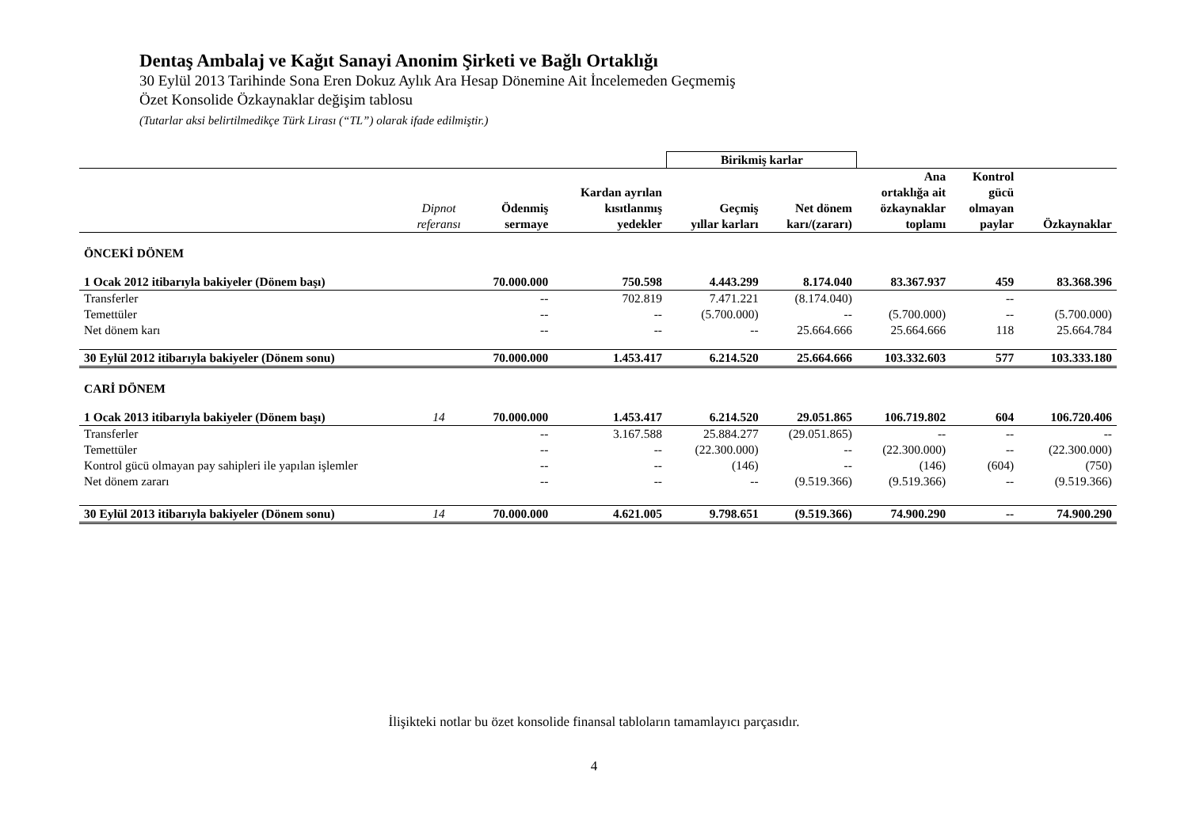Dentaş Ambalaj ve Kağıt Sanayi Anonim Şirketi ve Bağlı Ortaklığı
30 Eylül 2013 Tarihinde Sona Eren Dokuz Aylık Ara Hesap Dönemine Ait İncelemeden Geçmemiş
Özet Konsolide Özkaynaklar değişim tablosu
(Tutarlar aksi belirtilmedikçe Türk Lirası (“TL”) olarak ifade edilmiştir.)
| | | | | Birikmiş karlar | | | | |
| --- | --- | --- | --- | --- | --- | --- | --- | --- |
| | Dipnot referansı | Ödenmiş sermaye | Kardan ayrılan kısıtlanmış yedekler | Geçmiş yıllar karları | Net dönem karı/(zararı) | Ana ortaklığa ait özkaynaklar toplamı | Kontrol gücü olmayan paylar | Özkaynaklar |
| ÖNCEKİ DÖNEM | | | | | | | | |
| 1 Ocak 2012 itibarıyla bakiyeler (Dönem başı) | | 70.000.000 | 750.598 | 4.443.299 | 8.174.040 | 83.367.937 | 459 | 83.368.396 |
| Transferler | | -- | 702.819 | 7.471.221 | (8.174.040) | | -- | |
| Temettüler | | -- | -- | (5.700.000) | -- | (5.700.000) | -- | (5.700.000) |
| Net dönem karı | | -- | -- | -- | 25.664.666 | 25.664.666 | 118 | 25.664.784 |
| 30 Eylül 2012 itibarıyla bakiyeler (Dönem sonu) | | 70.000.000 | 1.453.417 | 6.214.520 | 25.664.666 | 103.332.603 | 577 | 103.333.180 |
| CARİ DÖNEM | | | | | | | | |
| 1 Ocak 2013 itibarıyla bakiyeler (Dönem başı) | 14 | 70.000.000 | 1.453.417 | 6.214.520 | 29.051.865 | 106.719.802 | 604 | 106.720.406 |
| Transferler | | -- | 3.167.588 | 25.884.277 | (29.051.865) | -- | -- | -- |
| Temettüler | | -- | -- | (22.300.000) | -- | (22.300.000) | -- | (22.300.000) |
| Kontrol gücü olmayan pay sahipleri ile yapılan işlemler | | -- | -- | (146) | -- | (146) | (604) | (750) |
| Net dönem zararı | | -- | -- | -- | (9.519.366) | (9.519.366) | -- | (9.519.366) |
| 30 Eylül 2013 itibarıyla bakiyeler (Dönem sonu) | 14 | 70.000.000 | 4.621.005 | 9.798.651 | (9.519.366) | 74.900.290 | -- | 74.900.290 |
İlişikteki notlar bu özet konsolide finansal tabloların tamamlayıcı parçasıdır.
4